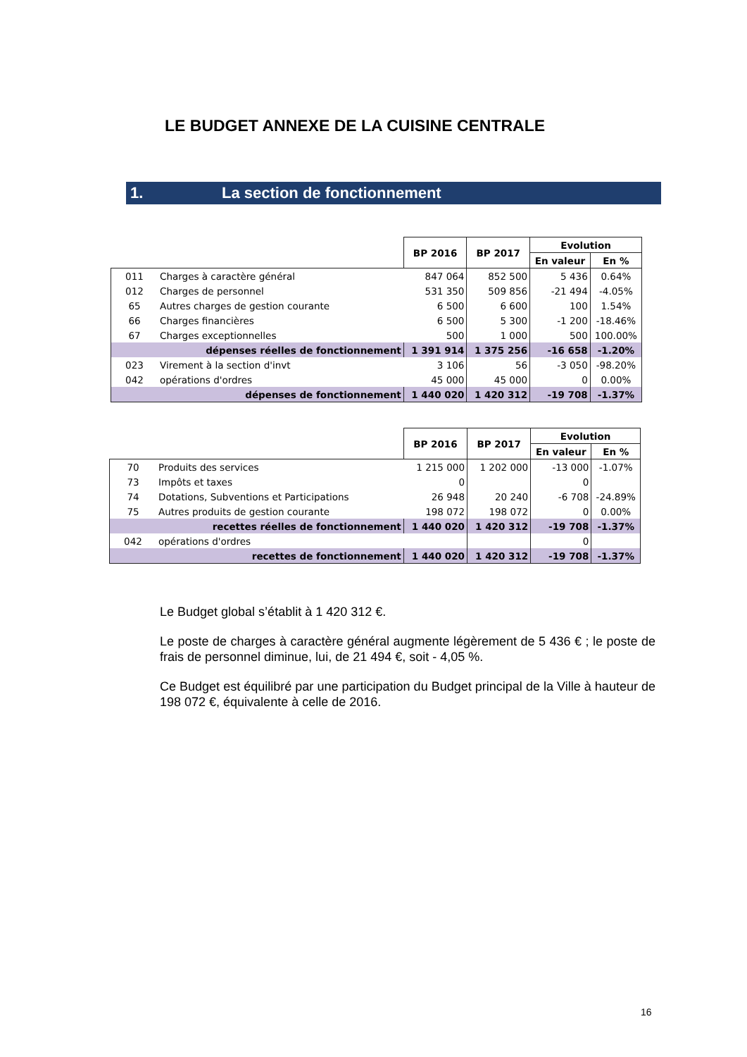LE BUDGET ANNEXE DE LA CUISINE CENTRALE
1. La section de fonctionnement
| | | BP 2016 | BP 2017 | Evolution | |
| | | | | En valeur | En % |
| 011 | Charges à caractère général | 847 064 | 852 500 | 5 436 | 0.64% |
| 012 | Charges de personnel | 531 350 | 509 856 | -21 494 | -4.05% |
| 65 | Autres charges de gestion courante | 6 500 | 6 600 | 100 | 1.54% |
| 66 | Charges financières | 6 500 | 5 300 | -1 200 | -18.46% |
| 67 | Charges exceptionnelles | 500 | 1 000 | 500 | 100.00% |
| | dépenses réelles de fonctionnement | 1 391 914 | 1 375 256 | -16 658 | -1.20% |
| 023 | Virement à la section d'invt | 3 106 | 56 | -3 050 | -98.20% |
| 042 | opérations d'ordres | 45 000 | 45 000 | 0 | 0.00% |
| | dépenses de fonctionnement | 1 440 020 | 1 420 312 | -19 708 | -1.37% |
| | | BP 2016 | BP 2017 | Evolution | |
| | | | | En valeur | En % |
| 70 | Produits des services | 1 215 000 | 1 202 000 | -13 000 | -1.07% |
| 73 | Impôts et taxes | 0 | | 0 | |
| 74 | Dotations, Subventions et Participations | 26 948 | 20 240 | -6 708 | -24.89% |
| 75 | Autres produits de gestion courante | 198 072 | 198 072 | 0 | 0.00% |
| | recettes réelles de fonctionnement | 1 440 020 | 1 420 312 | -19 708 | -1.37% |
| 042 | opérations d'ordres | | | 0 | |
| | recettes de fonctionnement | 1 440 020 | 1 420 312 | -19 708 | -1.37% |
Le Budget global s’établit à 1 420 312 €.
Le poste de charges à caractère général augmente légèrement de 5 436 € ; le poste de frais de personnel diminue, lui, de 21 494 €, soit - 4,05 %.
Ce Budget est équilibré par une participation du Budget principal de la Ville à hauteur de 198 072 €, équivalente à celle de 2016.
16